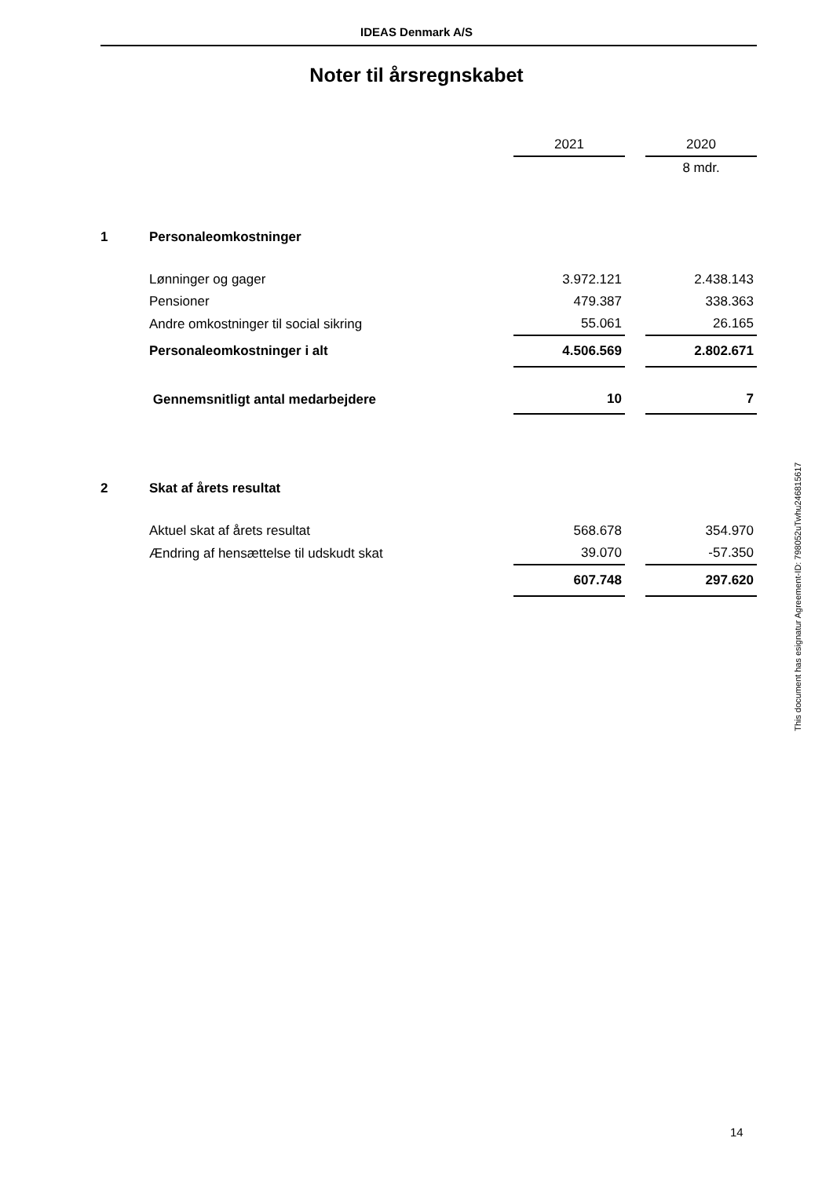IDEAS Denmark A/S
Noter til årsregnskabet
| | | 2021 | | 2020 |
| | | | | 8 mdr. |
| 1 | Personaleomkostninger | | | |
| | Lønninger og gager | 3.972.121 | | 2.438.143 |
| | Pensioner | 479.387 | | 338.363 |
| | Andre omkostninger til social sikring | 55.061 | | 26.165 |
| | Personaleomkostninger i alt | 4.506.569 | | 2.802.671 |
| | Gennemsnitligt antal medarbejdere | 10 | | 7 |
| 2 | Skat af årets resultat | | | |
| | Aktuel skat af årets resultat | 568.678 | | 354.970 |
| | Ændring af hensættelse til udskudt skat | 39.070 | | -57.350 |
| | | 607.748 | | 297.620 |
This document has esignatur Agreement-ID: 798052uTwhu24681561​7
14